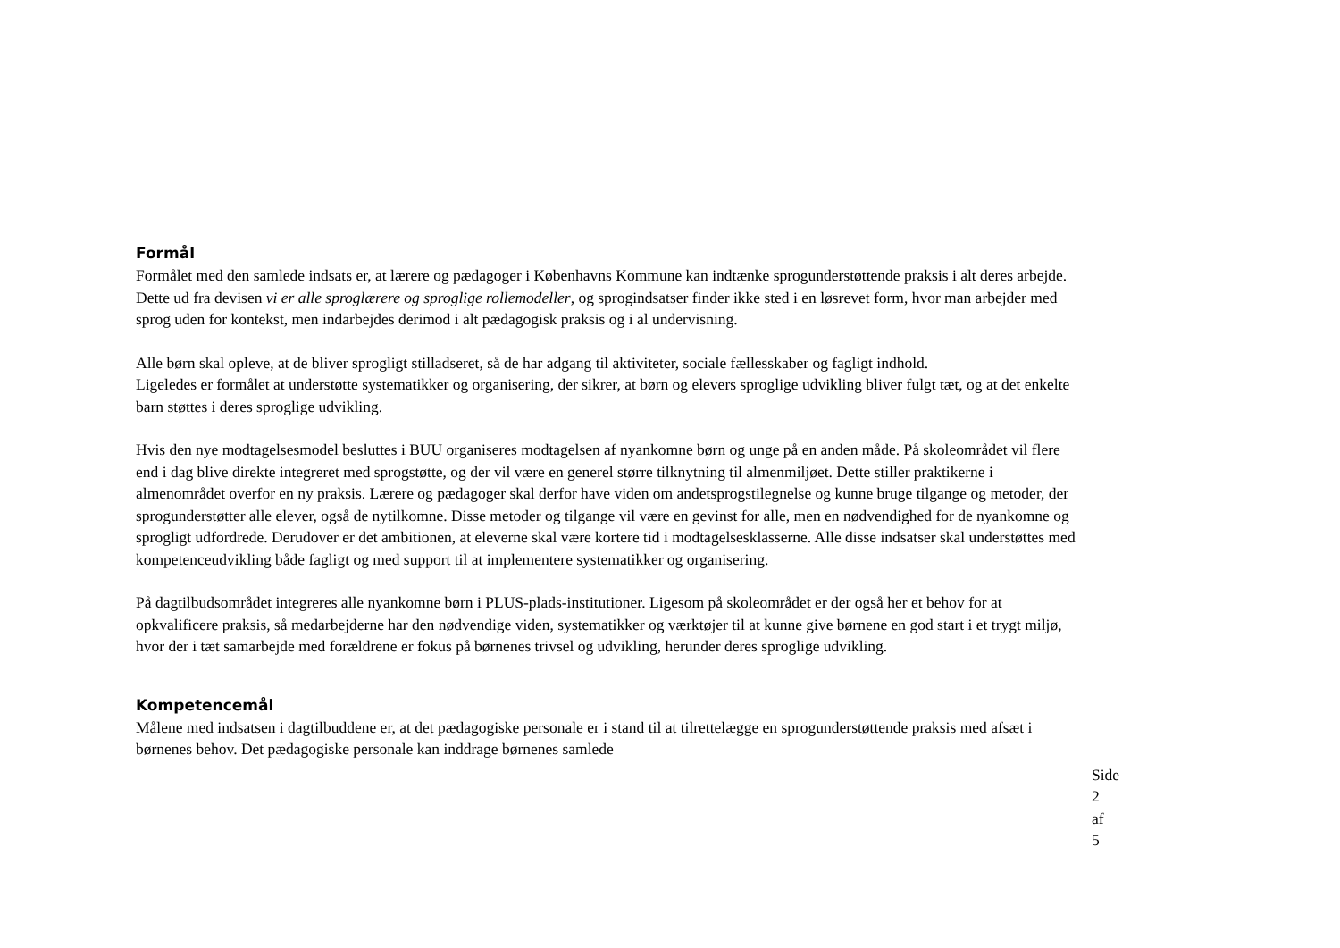Formål
Formålet med den samlede indsats er, at lærere og pædagoger i Københavns Kommune kan indtænke sprogunderstøttende praksis i alt deres arbejde. Dette ud fra devisen vi er alle sproglærere og sproglige rollemodeller, og sprogindsatser finder ikke sted i en løsrevet form, hvor man arbejder med sprog uden for kontekst, men indarbejdes derimod i alt pædagogisk praksis og i al undervisning.
Alle børn skal opleve, at de bliver sprogligt stilladseret, så de har adgang til aktiviteter, sociale fællesskaber og fagligt indhold.
Ligeledes er formålet at understøtte systematikker og organisering, der sikrer, at børn og elevers sproglige udvikling bliver fulgt tæt, og at det enkelte barn støttes i deres sproglige udvikling.
Hvis den nye modtagelsesmodel besluttes i BUU organiseres modtagelsen af nyankomne børn og unge på en anden måde. På skoleområdet vil flere end i dag blive direkte integreret med sprogstøtte, og der vil være en generel større tilknytning til almenmiljøet. Dette stiller praktikerne i almenområdet overfor en ny praksis. Lærere og pædagoger skal derfor have viden om andetsprogstilegnelse og kunne bruge tilgange og metoder, der sprogunderstøtter alle elever, også de nytilkomne. Disse metoder og tilgange vil være en gevinst for alle, men en nødvendighed for de nyankomne og sprogligt udfordrede. Derudover er det ambitionen, at eleverne skal være kortere tid i modtagelsesklasserne. Alle disse indsatser skal understøttes med kompetenceudvikling både fagligt og med support til at implementere systematikker og organisering.
På dagtilbudsområdet integreres alle nyankomne børn i PLUS-plads-institutioner. Ligesom på skoleområdet er der også her et behov for at opkvalificere praksis, så medarbejderne har den nødvendige viden, systematikker og værktøjer til at kunne give børnene en god start i et trygt miljø, hvor der i tæt samarbejde med forældrene er fokus på børnenes trivsel og udvikling, herunder deres sproglige udvikling.
Kompetencemål
Målene med indsatsen i dagtilbuddene er, at det pædagogiske personale er i stand til at tilrettelægge en sprogunderstøttende praksis med afsæt i børnenes behov. Det pædagogiske personale kan inddrage børnenes samlede
Side 2 af 5